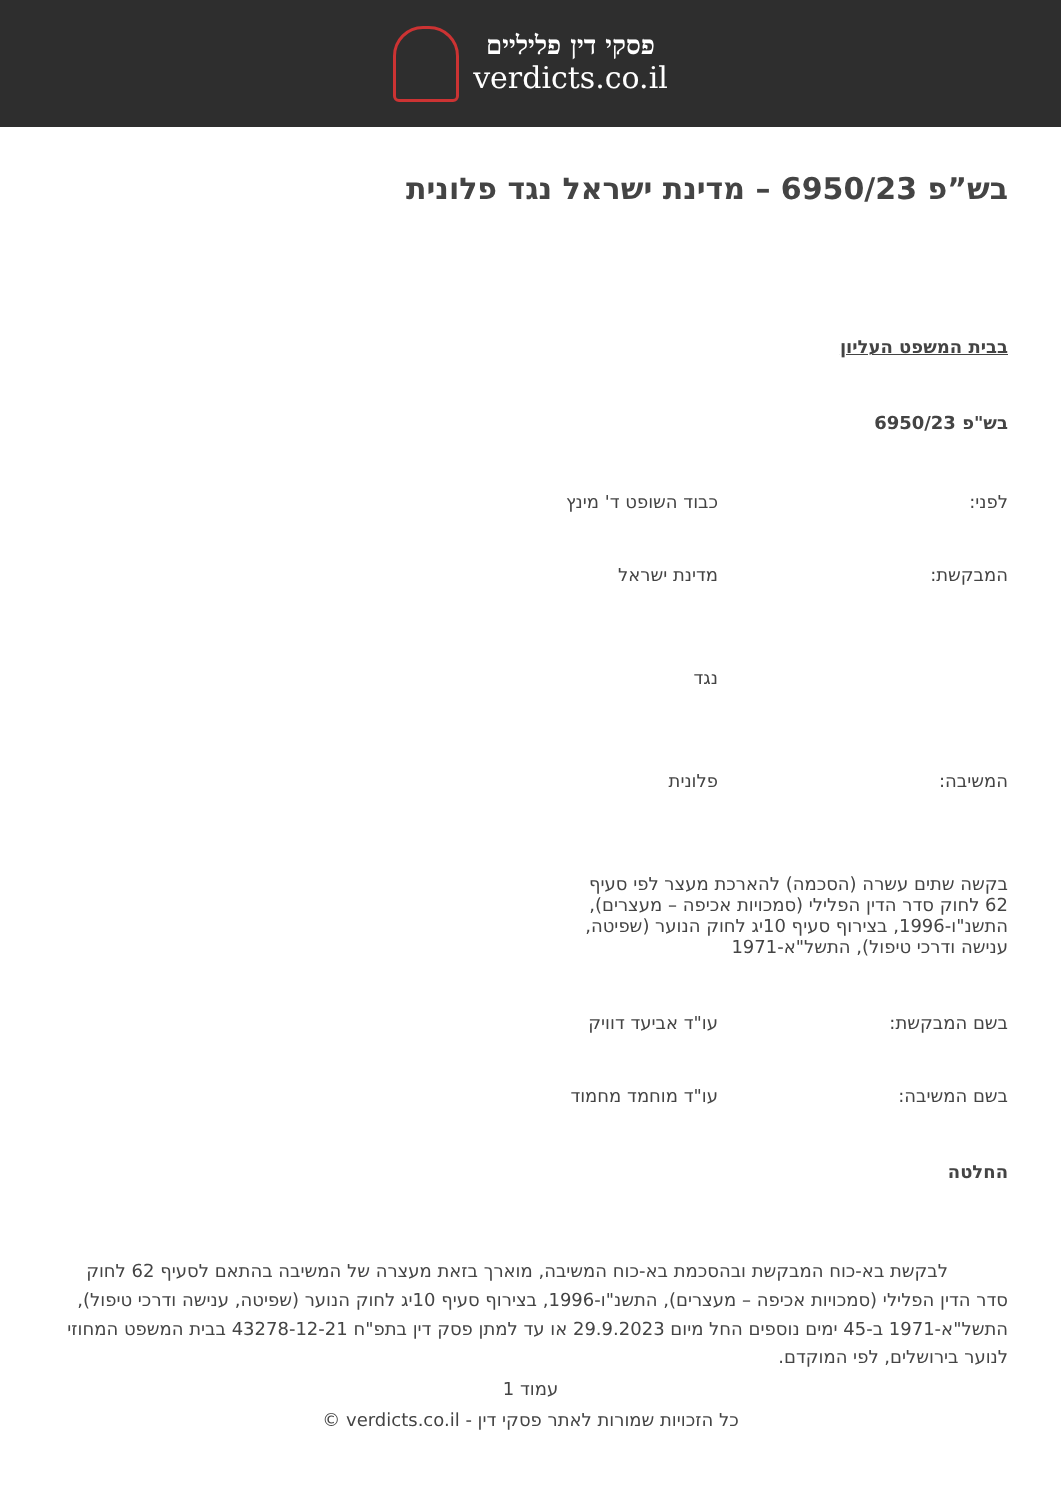פסקי דין פליליים
verdicts.co.il
בש”פ 6950/23 – מדינת ישראל נגד פלונית
בבית המשפט העליון
בש"פ 6950/23
לפני: כבוד השופט ד' מינץ
המבקשת: מדינת ישראל
נגד
המשיבה: פלונית
בקשה שתים עשרה (הסכמה) להארכת מעצר לפי סעיף 62 לחוק סדר הדין הפלילי (סמכויות אכיפה – מעצרים), התשנ"ו-1996, בצירוף סעיף 10יג לחוק הנוער (שפיטה, ענישה ודרכי טיפול), התשל"א-1971
בשם המבקשת: עו"ד אביעד דוויק
בשם המשיבה: עו"ד מוחמד מחמוד
החלטה
לבקשת בא-כוח המבקשת ובהסכמת בא-כוח המשיבה, מוארך בזאת מעצרה של המשיבה בהתאם לסעיף 62 לחוק סדר הדין הפלילי (סמכויות אכיפה – מעצרים), התשנ"ו-1996, בצירוף סעיף 10יג לחוק הנוער (שפיטה, ענישה ודרכי טיפול), התשל"א-1971 ב-45 ימים נוספים החל מיום 29.9.2023 או עד למתן פסק דין בתפ"ח 43278-12-21 בבית המשפט המחוזי לנוער בירושלים, לפי המוקדם.
עמוד 1
כל הזכויות שמורות לאתר פסקי דין - verdicts.co.il ©